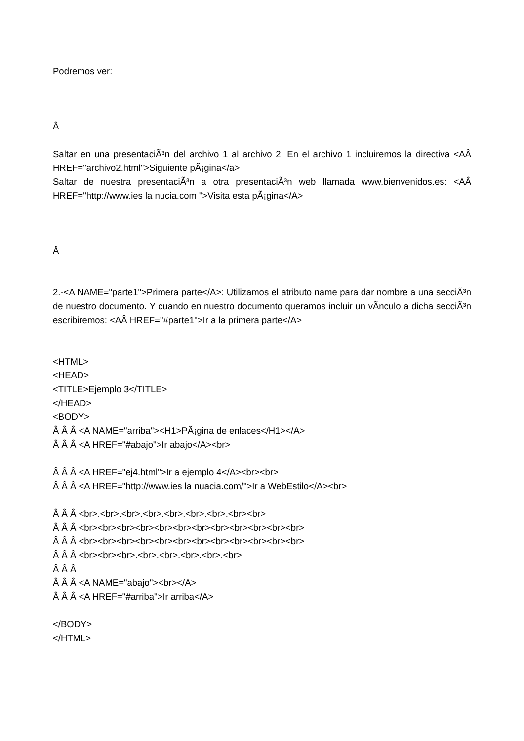Podremos ver:
Â
Saltar en una presentaciÃ³n del archivo 1 al archivo 2: En el archivo 1 incluiremos la directiva <AÂ HREF="archivo2.html">Siguiente pÃ¡gina</a>
Saltar de nuestra presentaciÃ³n a otra presentaciÃ³n web llamada www.bienvenidos.es: <AÂ HREF="http://www.ies la nucia.com ">Visita esta pÃ¡gina</A>
Â
2.-<A NAME="parte1">Primera parte</A>: Utilizamos el atributo name para dar nombre a una secciÃ³n de nuestro documento. Y cuando en nuestro documento queramos incluir un vÃ­nculo a dicha secciÃ³n escribiremos: <AÂ HREF="#parte1">Ir a la primera parte</A>
<HTML>
<HEAD>
<TITLE>Ejemplo 3</TITLE>
</HEAD>
<BODY>
Â Â Â <A NAME="arriba"><H1>PÃ¡gina de enlaces</H1></A>
Â Â Â <A HREF="#abajo">Ir abajo</A><br>
Â Â Â <A HREF="ej4.html">Ir a ejemplo 4</A><br><br>
Â Â Â <A HREF="http://www.ies la nuacia.com/">Ir a WebEstilo</A><br>
Â Â Â <br>.<br>.<br>.<br>.<br>.<br>.<br>.<br><br>
Â Â Â <br><br><br><br><br><br><br><br><br><br><br><br>
Â Â Â <br><br><br><br><br><br><br><br><br><br><br><br>
Â Â Â <br><br><br>.<br>.<br>.<br>.<br>.<br>
Â Â Â
Â Â Â <A NAME="abajo"><br></A>
Â Â Â <A HREF="#arriba">Ir arriba</A>
</BODY>
</HTML>